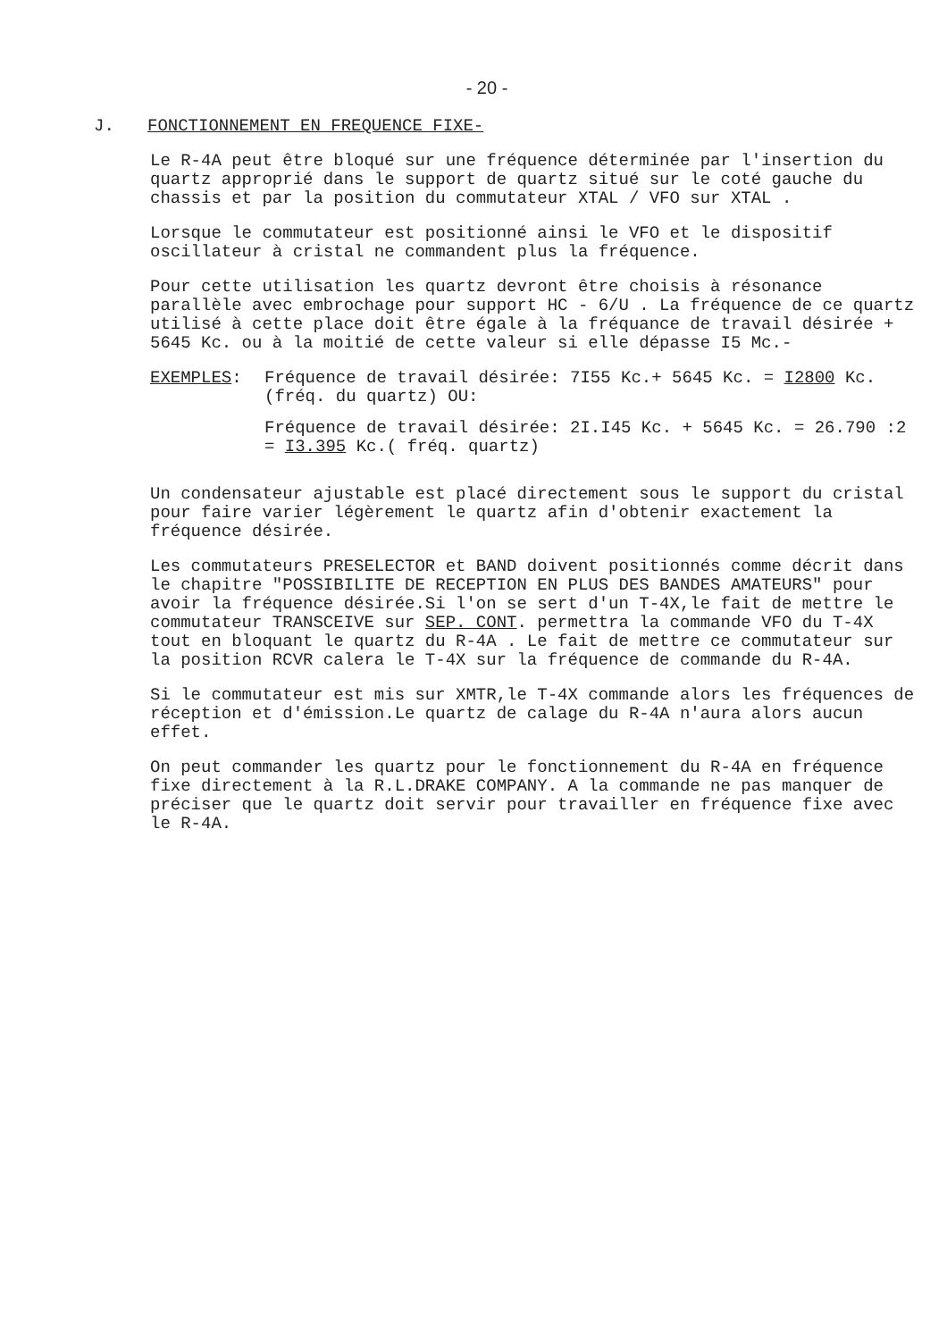- 20 -
J. FONCTIONNEMENT EN FREQUENCE FIXE-
Le R-4A peut être bloqué sur une fréquence déterminée par l'insertion du quartz approprié dans le support de quartz situé sur le coté gauche du chassis et par la position du commutateur XTAL / VFO sur XTAL .
Lorsque le commutateur est positionné ainsi le VFO et le dispositif oscillateur à cristal ne commandent plus la fréquence.
Pour cette utilisation les quartz devront être choisis à résonance parallèle avec embrochage pour support HC - 6/U . La fréquence de ce quartz utilisé à cette place doit être égale à la fréquance de travail désirée + 5645 Kc. ou à la moitié de cette valeur si elle dépasse I5 Mc.-
EXEMPLES: Fréquence de travail désirée: 7I55 Kc.+ 5645 Kc. = I2800 Kc. (fréq. du quartz) OU:
Fréquence de travail désirée: 2I.I45 Kc. + 5645 Kc. = 26.790 :2 = I3.395 Kc.( fréq. quartz)
Un condensateur ajustable est placé directement sous le support du cristal pour faire varier légèrement le quartz afin d'obtenir exactement la fréquence désirée.
Les commutateurs PRESELECTOR et BAND doivent positionnés comme décrit dans le chapitre "POSSIBILITE DE RECEPTION EN PLUS DES BANDES AMATEURS" pour avoir la fréquence désirée.Si l'on se sert d'un T-4X,le fait de mettre le commutateur TRANSCEIVE sur SEP. CONT. permettra la commande VFO du T-4X tout en bloquant le quartz du R-4A . Le fait de mettre ce commutateur sur la position RCVR calera le T-4X sur la fréquence de commande du R-4A.
Si le commutateur est mis sur XMTR,le T-4X commande alors les fréquences de réception et d'émission.Le quartz de calage du R-4A n'aura alors aucun effet.
On peut commander les quartz pour le fonctionnement du R-4A en fréquence fixe directement à la R.L.DRAKE COMPANY. A la commande ne pas manquer de préciser que le quartz doit servir pour travailler en fréquence fixe avec le R-4A.